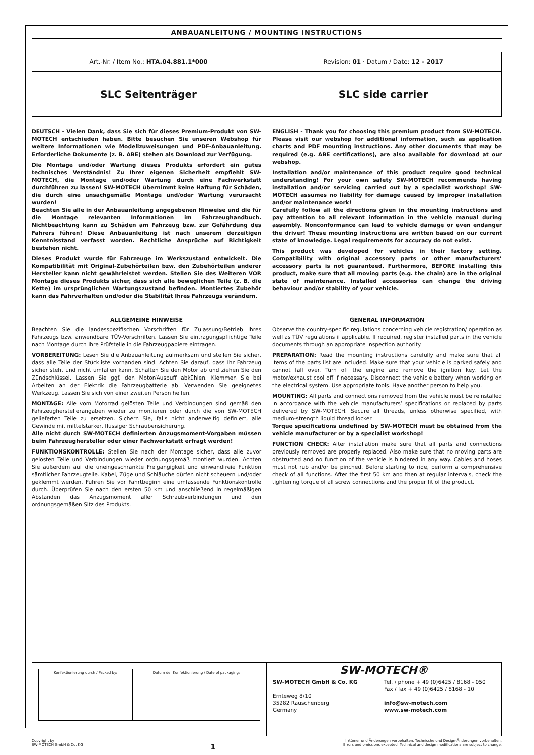ANBAUANLEITUNG / MOUNTING INSTRUCTIONS
| Art.-Nr. / Item No.: HTA.04.881.1*000 | Revision: 01 · Datum / Date: 12 - 2017 |
| SLC Seitenträger | SLC side carrier |
DEUTSCH - Vielen Dank, dass Sie sich für dieses Premium-Produkt von SW-MOTECH entschieden haben. Bitte besuchen Sie unseren Webshop für weitere Informationen wie Modellzuweisungen und PDF-Anbauanleitung. Erforderliche Dokumente (z. B. ABE) stehen als Download zur Verfügung.
Die Montage und/oder Wartung dieses Produkts erfordert ein gutes technisches Verständnis! Zu Ihrer eigenen Sicherheit empfiehlt SW-MOTECH, die Montage und/oder Wartung durch eine Fachwerkstatt durchführen zu lassen! SW-MOTECH übernimmt keine Haftung für Schäden, die durch eine unsachgemäße Montage und/oder Wartung verursacht wurden!
Beachten Sie alle in der Anbauanleitung angegebenen Hinweise und die für die Montage relevanten Informationen im Fahrzeughandbuch. Nichtbeachtung kann zu Schäden am Fahrzeug bzw. zur Gefährdung des Fahrers führen! Diese Anbauanleitung ist nach unserem derzeitigen Kenntnisstand verfasst worden. Rechtliche Ansprüche auf Richtigkeit bestehen nicht.
Dieses Produkt wurde für Fahrzeuge im Werkszustand entwickelt. Die Kompatibilität mit Original-Zubehörteilen bzw. den Zubehörteilen anderer Hersteller kann nicht gewährleistet werden. Stellen Sie des Weiteren VOR Montage dieses Produkts sicher, dass sich alle beweglichen Teile (z. B. die Kette) im ursprünglichen Wartungszustand befinden. Montiertes Zubehör kann das Fahrverhalten und/oder die Stabilität Ihres Fahrzeugs verändern.
ENGLISH - Thank you for choosing this premium product from SW-MOTECH. Please visit our webshop for additional information, such as application charts and PDF mounting instructions. Any other documents that may be required (e.g. ABE certifications), are also available for download at our webshop.
Installation and/or maintenance of this product require good technical understanding! For your own safety SW-MOTECH recommends having installation and/or servicing carried out by a specialist workshop! SW-MOTECH assumes no liability for damage caused by improper installation and/or maintenance work!
Carefully follow all the directions given in the mounting instructions and pay attention to all relevant information in the vehicle manual during assembly. Nonconformance can lead to vehicle damage or even endanger the driver! These mounting instructions are written based on our current state of knowledge. Legal requirements for accuracy do not exist.
This product was developed for vehicles in their factory setting. Compatibility with original accessory parts or other manufacturers’ accessory parts is not guaranteed. Furthermore, BEFORE installing this product, make sure that all moving parts (e.g. the chain) are in the original state of maintenance. Installed accessories can change the driving behaviour and/or stability of your vehicle.
ALLGEMEINE HINWEISE
Beachten Sie die landesspezifischen Vorschriften für Zulassung/Betrieb Ihres Fahrzeugs bzw. anwendbare TÜV-Vorschriften. Lassen Sie eintragungspflichtige Teile nach Montage durch Ihre Prüfstelle in die Fahrzeugpapiere eintragen.
VORBEREITUNG: Lesen Sie die Anbauanleitung aufmerksam und stellen Sie sicher, dass alle Teile der Stückliste vorhanden sind. Achten Sie darauf, dass Ihr Fahrzeug sicher steht und nicht umfallen kann. Schalten Sie den Motor ab und ziehen Sie den Zündschlüssel. Lassen Sie ggf. den Motor/Auspuff abkühlen. Klemmen Sie bei Arbeiten an der Elektrik die Fahrzeugbatterie ab. Verwenden Sie geeignetes Werkzeug. Lassen Sie sich von einer zweiten Person helfen.
MONTAGE: Alle vom Motorrad gelösten Teile und Verbindungen sind gemäß den Fahrzeugherstellerangaben wieder zu montieren oder durch die von SW-MOTECH gelieferten Teile zu ersetzen. Sichern Sie, falls nicht anderweitig definiert, alle Gewinde mit mittelstarker, flüssiger Schraubensicherung.
Alle nicht durch SW-MOTECH definierten Anzugsmoment-Vorgaben müssen beim Fahrzeughersteller oder einer Fachwerkstatt erfragt werden!
FUNKTIONSKONTROLLE: Stellen Sie nach der Montage sicher, dass alle zuvor gelösten Teile und Verbindungen wieder ordnungsgemäß montiert wurden. Achten Sie außerdem auf die uneingeschränkte Freigängigkeit und einwandfreie Funktion sämtlicher Fahrzeugteile. Kabel, Züge und Schläuche dürfen nicht scheuern und/oder geklemmt werden. Führen Sie vor Fahrtbeginn eine umfassende Funktionskontrolle durch. Überprüfen Sie nach den ersten 50 km und anschließend in regelmäßigen Abständen das Anzugsmoment aller Schraubverbindungen und den ordnungsgemäßen Sitz des Produkts.
GENERAL INFORMATION
Observe the country-specific regulations concerning vehicle registration/ operation as well as TÜV regulations if applicable. If required, register installed parts in the vehicle documents through an appropriate inspection authority.
PREPARATION: Read the mounting instructions carefully and make sure that all items of the parts list are included. Make sure that your vehicle is parked safely and cannot fall over. Turn off the engine and remove the ignition key. Let the motor/exhaust cool off if necessary. Disconnect the vehicle battery when working on the electrical system. Use appropriate tools. Have another person to help you.
MOUNTING: All parts and connections removed from the vehicle must be reinstalled in accordance with the vehicle manufacturers’ specifications or replaced by parts delivered by SW-MOTECH. Secure all threads, unless otherwise specified, with medium-strength liquid thread locker.
Torque specifications undefined by SW-MOTECH must be obtained from the vehicle manufacturer or by a specialist workshop!
FUNCTION CHECK: After installation make sure that all parts and connections previously removed are properly replaced. Also make sure that no moving parts are obstructed and no function of the vehicle is hindered in any way. Cables and hoses must not rub and/or be pinched. Before starting to ride, perform a comprehensive check of all functions. After the first 50 km and then at regular intervals, check the tightening torque of all screw connections and the proper fit of the product.
| Konfektionierung durch / Packed by: | Datum der Konfektionierung / Date of packaging: |
SW-MOTECH®
SW-MOTECH GmbH & Co. KG
Ernteweg 8/10
35282 Rauschenberg
Germany
Tel. / phone + 49 (0)6425 / 8168 - 050
Fax / fax + 49 (0)6425 / 8168 - 10
info@sw-motech.com
www.sw-motech.com
Copyright by
SW-MOTECH GmbH & Co. KG
1
Irrtümer und Änderungen vorbehalten. Technische und Design-Änderungen vorbehalten.
Errors and omissions excepted. Technical and design modifications are subject to change.